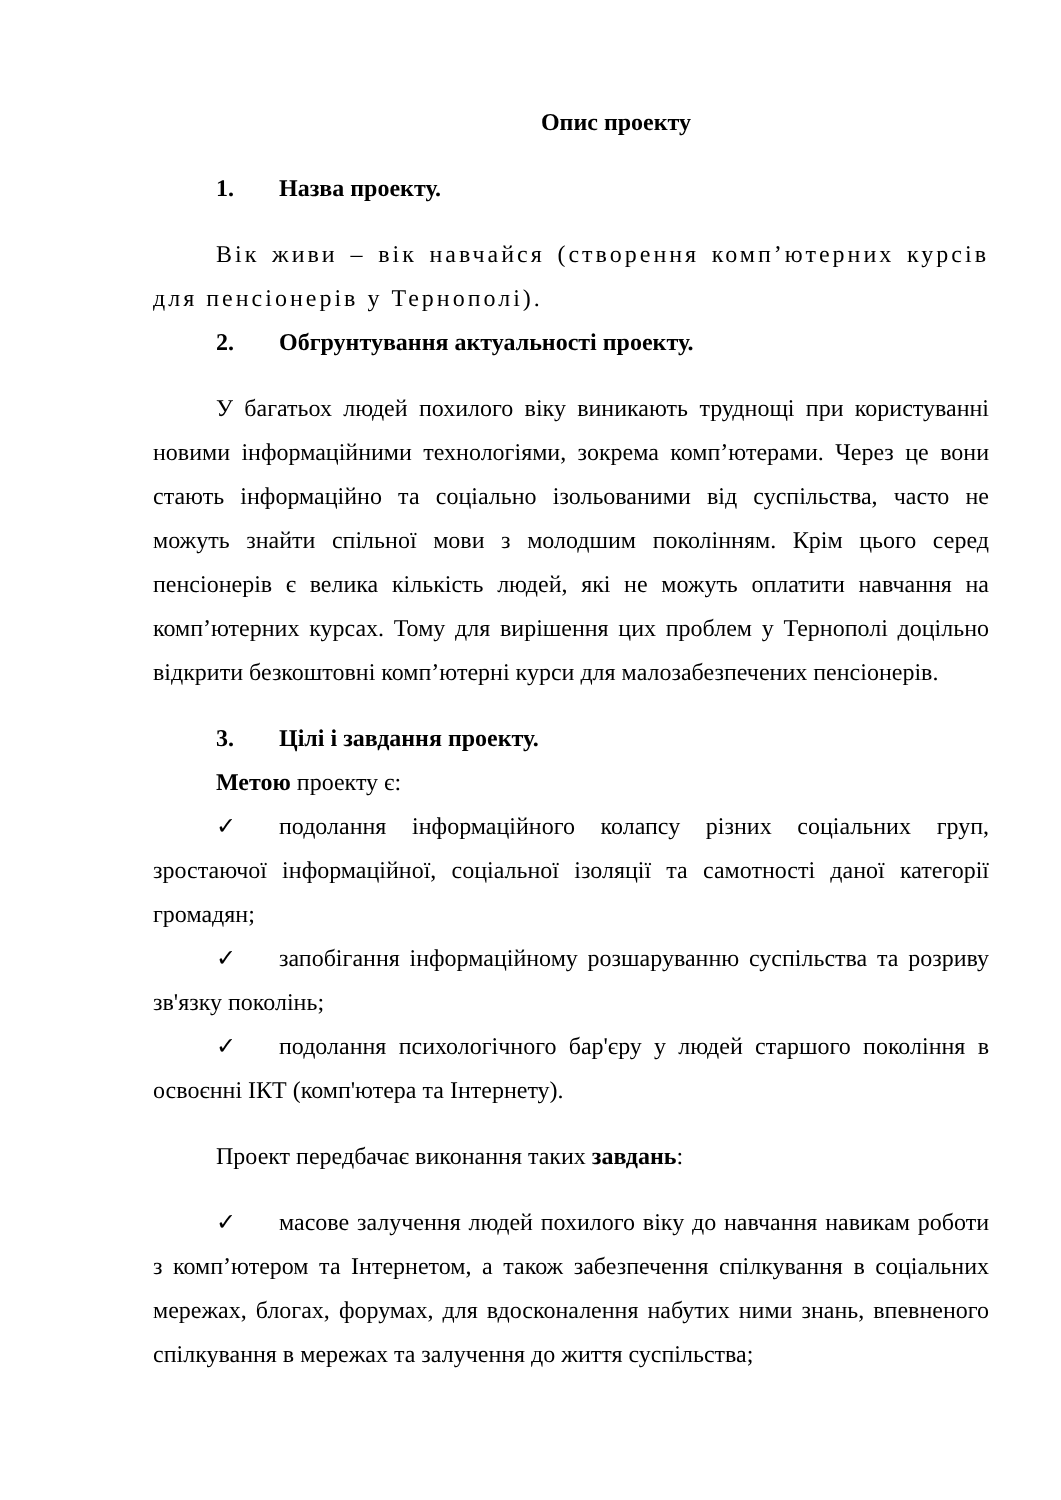Опис проекту
1. Назва проекту.
Вік живи – вік навчайся (створення комп’ютерних курсів для пенсіонерів у Тернополі).
2. Обгрунтування актуальності проекту.
У багатьох людей похилого віку виникають труднощі при користуванні новими інформаційними технологіями, зокрема комп’ютерами. Через це вони стають інформаційно та соціально ізольованими від суспільства, часто не можуть знайти спільної мови з молодшим поколінням. Крім цього серед пенсіонерів є велика кількість людей, які не можуть оплатити навчання на комп’ютерних курсах. Тому для вирішення цих проблем у Тернополі доцільно відкрити безкоштовні комп’ютерні курси для малозабезпечених пенсіонерів.
3. Цілі і завдання проекту.
Метою проекту є:
✓ подолання інформаційного колапсу різних соціальних груп, зростаючої інформаційної, соціальної ізоляції та самотності даної категорії громадян;
✓ запобігання інформаційному розшаруванню суспільства та розриву зв'язку поколінь;
✓ подолання психологічного бар'єру у людей старшого покоління в освоєнні ІКТ (комп'ютера та Інтернету).
Проект передбачає виконання таких завдань:
✓ масове залучення людей похилого віку до навчання навикам роботи з комп’ютером та Інтернетом, а також забезпечення спілкування в соціальних мережах, блогах, форумах, для вдосконалення набутих ними знань, впевненого спілкування в мережах та залучення до життя суспільства;